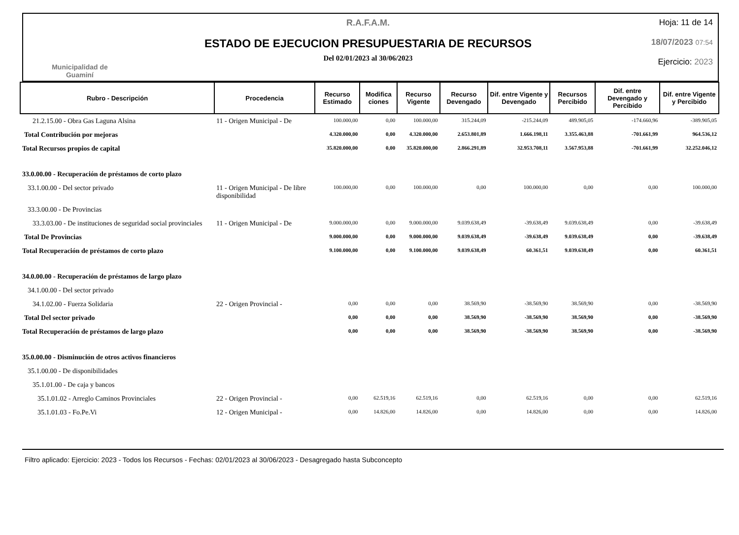Municipalidad de
Guaminí
R.A.F.A.M.
ESTADO DE EJECUCION PRESUPUESTARIA DE RECURSOS
Del 02/01/2023 al 30/06/2023
Hoja: 11 de 14
18/07/2023 07:54
Ejercicio: 2023
| Rubro - Descripción | Procedencia | Recurso Estimado | Modifica ciones | Recurso Vigente | Recurso Devengado | Dif. entre Vigente y Devengado | Recursos Percibido | Dif. entre Devengado y Percibido | Dif. entre Vigente y Percibido |
| --- | --- | --- | --- | --- | --- | --- | --- | --- | --- |
| 21.2.15.00 - Obra Gas Laguna Alsina | 11 - Origen Municipal - De | 100.000,00 | 0,00 | 100.000,00 | 315.244,09 | -215.244,09 | 489.905,05 | -174.660,96 | -389.905,05 |
| Total Contribución por mejoras | | 4.320.000,00 | 0,00 | 4.320.000,00 | 2.653.801,89 | 1.666.198,11 | 3.355.463,88 | -701.661,99 | 964.536,12 |
| Total Recursos propios de capital | | 35.820.000,00 | 0,00 | 35.820.000,00 | 2.866.291,89 | 32.953.708,11 | 3.567.953,88 | -701.661,99 | 32.252.046,12 |
| 33.0.00.00 - Recuperación de préstamos de corto plazo | | | | | | | | | |
| 33.1.00.00 - Del sector privado | 11 - Origen Municipal - De libre disponibilidad | 100.000,00 | 0,00 | 100.000,00 | 0,00 | 100.000,00 | 0,00 | 0,00 | 100.000,00 |
| 33.3.00.00 - De Provincias | | | | | | | | | |
| 33.3.03.00 - De instituciones de seguridad social provinciales | 11 - Origen Municipal - De | 9.000.000,00 | 0,00 | 9.000.000,00 | 9.039.638,49 | -39.638,49 | 9.039.638,49 | 0,00 | -39.638,49 |
| Total De Provincias | | 9.000.000,00 | 0,00 | 9.000.000,00 | 9.039.638,49 | -39.638,49 | 9.039.638,49 | 0,00 | -39.638,49 |
| Total Recuperación de préstamos de corto plazo | | 9.100.000,00 | 0,00 | 9.100.000,00 | 9.039.638,49 | 60.361,51 | 9.039.638,49 | 0,00 | 60.361,51 |
| 34.0.00.00 - Recuperación de préstamos de largo plazo | | | | | | | | | |
| 34.1.00.00 - Del sector privado | | | | | | | | | |
| 34.1.02.00 - Fuerza Solidaria | 22 - Origen Provincial - | 0,00 | 0,00 | 0,00 | 38.569,90 | -38.569,90 | 38.569,90 | 0,00 | -38.569,90 |
| Total Del sector privado | | 0,00 | 0,00 | 0,00 | 38.569,90 | -38.569,90 | 38.569,90 | 0,00 | -38.569,90 |
| Total Recuperación de préstamos de largo plazo | | 0,00 | 0,00 | 0,00 | 38.569,90 | -38.569,90 | 38.569,90 | 0,00 | -38.569,90 |
| 35.0.00.00 - Disminución de otros activos financieros | | | | | | | | | |
| 35.1.00.00 - De disponibilidades | | | | | | | | | |
| 35.1.01.00 - De caja y bancos | | | | | | | | | |
| 35.1.01.02 - Arreglo Caminos Provinciales | 22 - Origen Provincial - | 0,00 | 62.519,16 | 62.519,16 | 0,00 | 62.519,16 | 0,00 | 0,00 | 62.519,16 |
| 35.1.01.03 - Fo.Pe.Vi | 12 - Origen Municipal - | 0,00 | 14.826,00 | 14.826,00 | 0,00 | 14.826,00 | 0,00 | 0,00 | 14.826,00 |
Filtro aplicado: Ejercicio: 2023 - Todos los Recursos - Fechas: 02/01/2023 al 30/06/2023 - Desagregado hasta Subconcepto